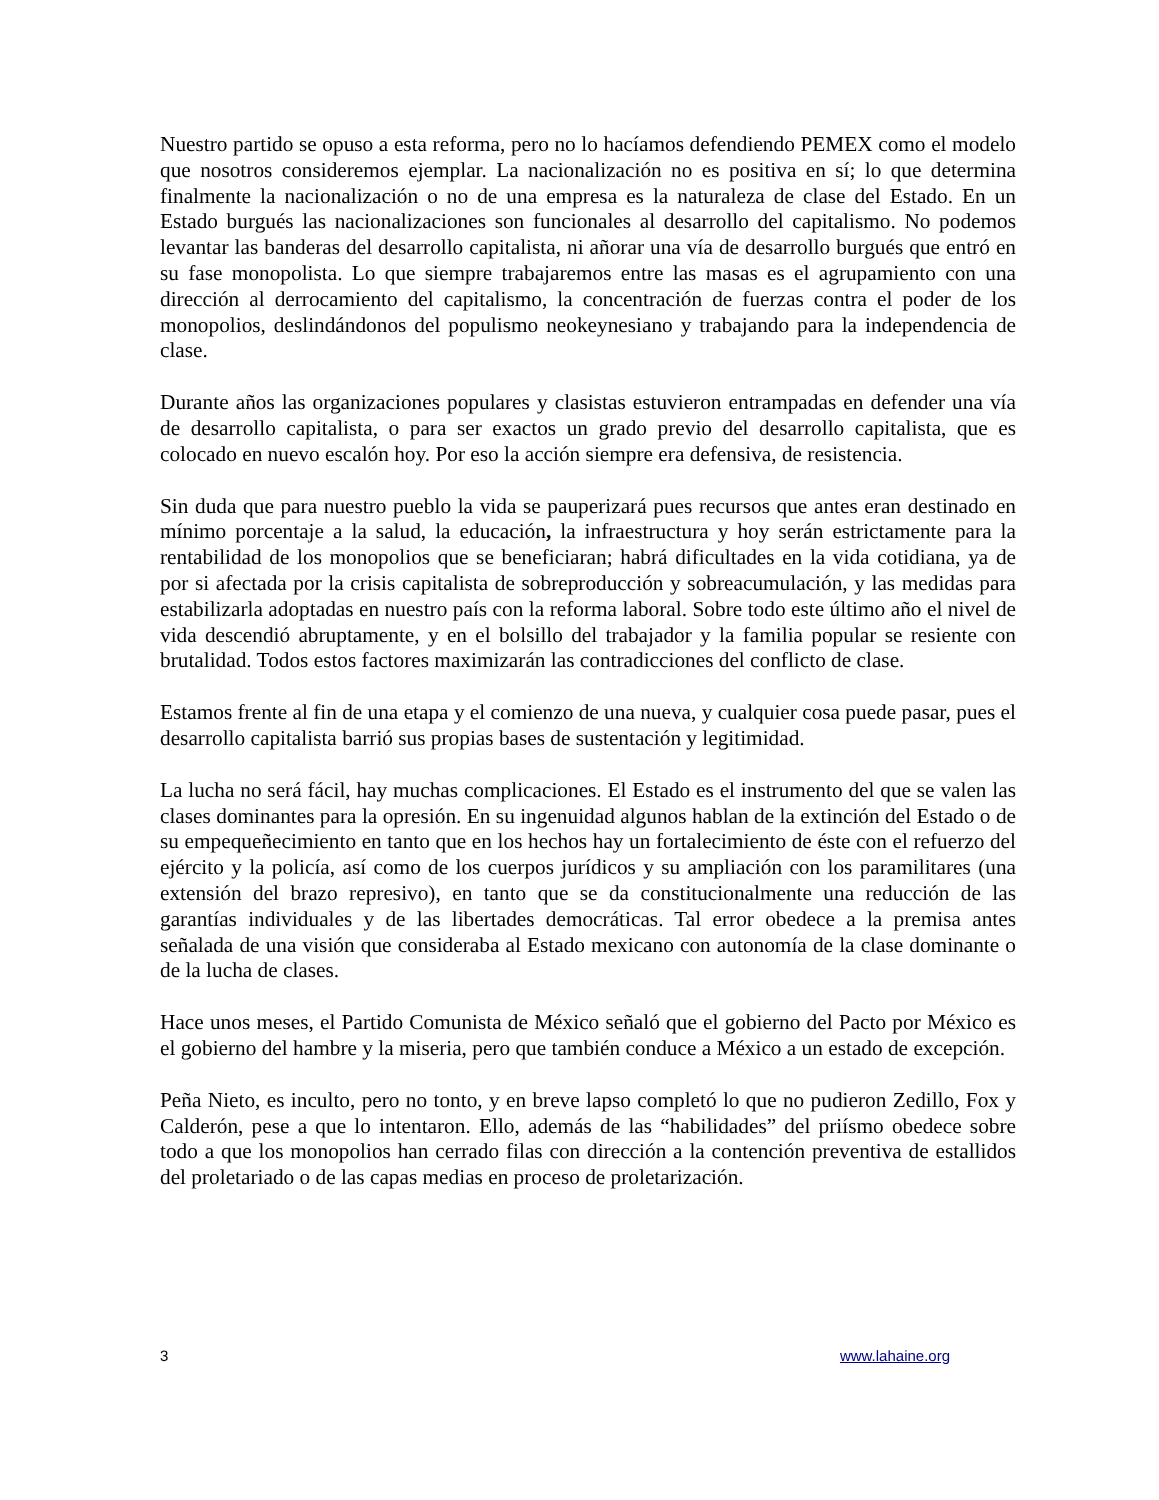Nuestro partido se opuso a esta reforma, pero no lo hacíamos defendiendo PEMEX como el modelo que nosotros consideremos ejemplar. La nacionalización no es positiva en sí; lo que determina finalmente la nacionalización o no de una empresa es la naturaleza de clase del Estado. En un Estado burgués las nacionalizaciones son funcionales al desarrollo del capitalismo. No podemos levantar las banderas del desarrollo capitalista, ni añorar una vía de desarrollo burgués que entró en su fase monopolista. Lo que siempre trabajaremos entre las masas es el agrupamiento con una dirección al derrocamiento del capitalismo, la concentración de fuerzas contra el poder de los monopolios, deslindándonos del populismo neokeynesiano y trabajando para la independencia de clase.
Durante años las organizaciones populares y clasistas estuvieron entrampadas en defender una vía de desarrollo capitalista, o para ser exactos un grado previo del desarrollo capitalista, que es colocado en nuevo escalón hoy. Por eso la acción siempre era defensiva, de resistencia.
Sin duda que para nuestro pueblo la vida se pauperizará pues recursos que antes eran destinado en mínimo porcentaje a la salud, la educación, la infraestructura y hoy serán estrictamente para la rentabilidad de los monopolios que se beneficiaran; habrá dificultades en la vida cotidiana, ya de por si afectada por la crisis capitalista de sobreproducción y sobreacumulación, y las medidas para estabilizarla adoptadas en nuestro país con la reforma laboral. Sobre todo este último año el nivel de vida descendió abruptamente, y en el bolsillo del trabajador y la familia popular se resiente con brutalidad. Todos estos factores maximizarán las contradicciones del conflicto de clase.
Estamos frente al fin de una etapa y el comienzo de una nueva, y cualquier cosa puede pasar, pues el desarrollo capitalista barrió sus propias bases de sustentación y legitimidad.
La lucha no será fácil, hay muchas complicaciones. El Estado es el instrumento del que se valen las clases dominantes para la opresión. En su ingenuidad algunos hablan de la extinción del Estado o de su empequeñecimiento en tanto que en los hechos hay un fortalecimiento de éste con el refuerzo del ejército y la policía, así como de los cuerpos jurídicos y su ampliación con los paramilitares (una extensión del brazo represivo), en tanto que se da constitucionalmente una reducción de las garantías individuales y de las libertades democráticas. Tal error obedece a la premisa antes señalada de una visión que consideraba al Estado mexicano con autonomía de la clase dominante o de la lucha de clases.
Hace unos meses, el Partido Comunista de México señaló que el gobierno del Pacto por México es el gobierno del hambre y la miseria, pero que también conduce a México a un estado de excepción.
Peña Nieto, es inculto, pero no tonto, y en breve lapso completó lo que no pudieron Zedillo, Fox y Calderón, pese a que lo intentaron. Ello, además de las “habilidades” del priísmo obedece sobre todo a que los monopolios han cerrado filas con dirección a la contención preventiva de estallidos del proletariado o de las capas medias en proceso de proletarización.
3 www.lahaine.org